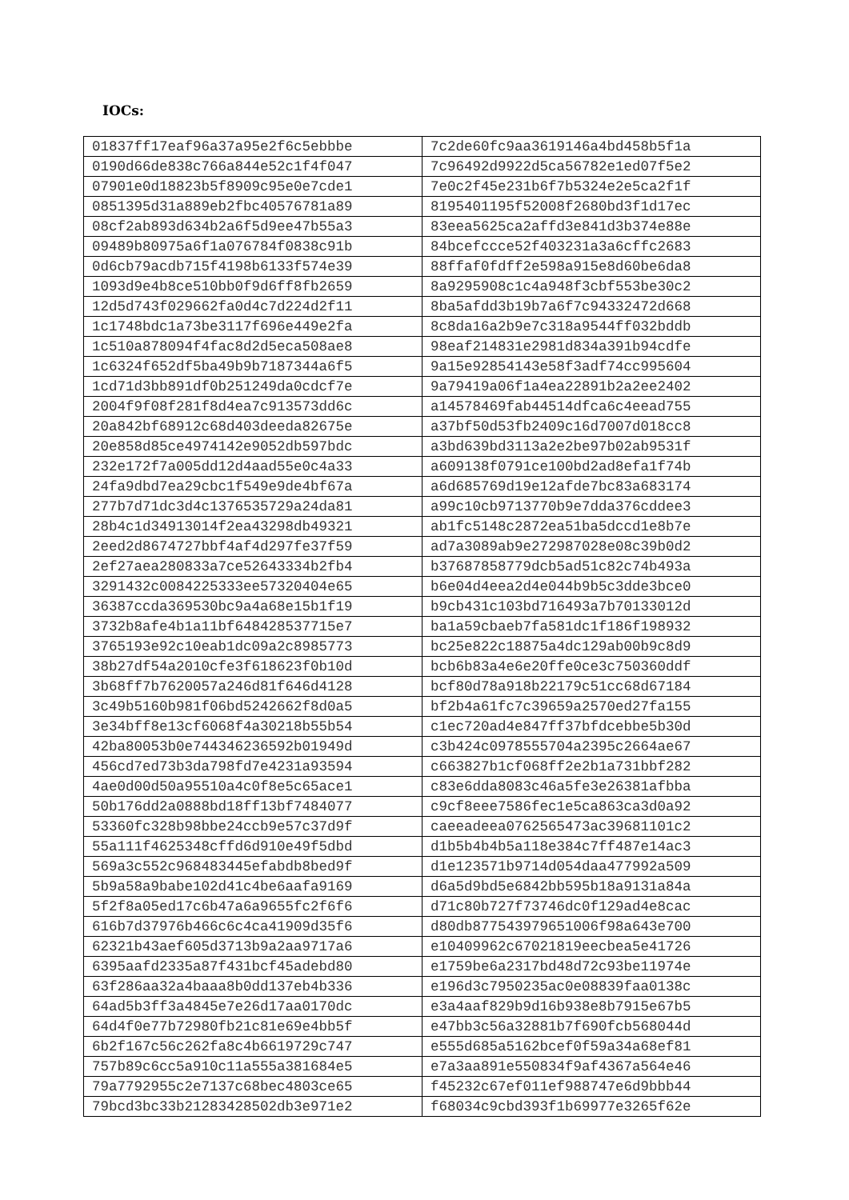IOCs:
| 01837ff17eaf96a37a95e2f6c5ebbbe | 7c2de60fc9aa3619146a4bd458b5f1a |
| 0190d66de838c766a844e52c1f4f047 | 7c96492d9922d5ca56782e1ed07f5e2 |
| 07901e0d18823b5f8909c95e0e7cde1 | 7e0c2f45e231b6f7b5324e2e5ca2f1f |
| 0851395d31a889eb2fbc40576781a89 | 8195401195f52008f2680bd3f1d17ec |
| 08cf2ab893d634b2a6f5d9ee47b55a3 | 83eea5625ca2affd3e841d3b374e88e |
| 09489b80975a6f1a076784f0838c91b | 84bcefccce52f403231a3a6cffc2683 |
| 0d6cb79acdb715f4198b6133f574e39 | 88ffaf0fdff2e598a915e8d60be6da8 |
| 1093d9e4b8ce510bb0f9d6ff8fb2659 | 8a9295908c1c4a948f3cbf553be30c2 |
| 12d5d743f029662fa0d4c7d224d2f11 | 8ba5afdd3b19b7a6f7c94332472d668 |
| 1c1748bdc1a73be3117f696e449e2fa | 8c8da16a2b9e7c318a9544ff032bddb |
| 1c510a878094f4fac8d2d5eca508ae8 | 98eaf214831e2981d834a391b94cdfe |
| 1c6324f652df5ba49b9b7187344a6f5 | 9a15e92854143e58f3adf74cc995604 |
| 1cd71d3bb891df0b251249da0cdcf7e | 9a79419a06f1a4ea22891b2a2ee2402 |
| 2004f9f08f281f8d4ea7c913573dd6c | a14578469fab44514dfca6c4eead755 |
| 20a842bf68912c68d403deeda82675e | a37bf50d53fb2409c16d7007d018cc8 |
| 20e858d85ce4974142e9052db597bdc | a3bd639bd3113a2e2be97b02ab9531f |
| 232e172f7a005dd12d4aad55e0c4a33 | a609138f0791ce100bd2ad8efa1f74b |
| 24fa9dbd7ea29cbc1f549e9de4bf67a | a6d685769d19e12afde7bc83a683174 |
| 277b7d71dc3d4c1376535729a24da81 | a99c10cb9713770b9e7dda376cddee3 |
| 28b4c1d34913014f2ea43298db49321 | ab1fc5148c2872ea51ba5dccd1e8b7e |
| 2eed2d8674727bbf4af4d297fe37f59 | ad7a3089ab9e272987028e08c39b0d2 |
| 2ef27aea280833a7ce52643334b2fb4 | b37687858779dcb5ad51c82c74b493a |
| 3291432c0084225333ee57320404e65 | b6e04d4eea2d4e044b9b5c3dde3bce0 |
| 36387ccda369530bc9a4a68e15b1f19 | b9cb431c103bd716493a7b70133012d |
| 3732b8afe4b1a11bf648428537715e7 | ba1a59cbaeb7fa581dc1f186f198932 |
| 3765193e92c10eab1dc09a2c8985773 | bc25e822c18875a4dc129ab00b9c8d9 |
| 38b27df54a2010cfe3f618623f0b10d | bcb6b83a4e6e20ffe0ce3c750360ddf |
| 3b68ff7b7620057a246d81f646d4128 | bcf80d78a918b22179c51cc68d67184 |
| 3c49b5160b981f06bd5242662f8d0a5 | bf2b4a61fc7c39659a2570ed27fa155 |
| 3e34bff8e13cf6068f4a30218b55b54 | c1ec720ad4e847ff37bfdcebbe5b30d |
| 42ba80053b0e744346236592b01949d | c3b424c0978555704a2395c2664ae67 |
| 456cd7ed73b3da798fd7e4231a93594 | c663827b1cf068ff2e2b1a731bbf282 |
| 4ae0d00d50a95510a4c0f8e5c65ace1 | c83e6dda8083c46a5fe3e26381afbba |
| 50b176dd2a0888bd18ff13bf7484077 | c9cf8eee7586fec1e5ca863ca3d0a92 |
| 53360fc328b98bbe24ccb9e57c37d9f | caeeadeea0762565473ac39681101c2 |
| 55a111f4625348cffd6d910e49f5dbd | d1b5b4b4b5a118e384c7ff487e14ac3 |
| 569a3c552c968483445efabdb8bed9f | d1e123571b9714d054daa477992a509 |
| 5b9a58a9babe102d41c4be6aafa9169 | d6a5d9bd5e6842bb595b18a9131a84a |
| 5f2f8a05ed17c6b47a6a9655fc2f6f6 | d71c80b727f73746dc0f129ad4e8cac |
| 616b7d37976b466c6c4ca41909d35f6 | d80db877543979651006f98a643e700 |
| 62321b43aef605d3713b9a2aa9717a6 | e10409962c67021819eecbea5e41726 |
| 6395aafd2335a87f431bcf45adebd80 | e1759be6a2317bd48d72c93be11974e |
| 63f286aa32a4baaa8b0dd137eb4b336 | e196d3c7950235ac0e08839faa0138c |
| 64ad5b3ff3a4845e7e26d17aa0170dc | e3a4aaf829b9d16b938e8b7915e67b5 |
| 64d4f0e77b72980fb21c81e69e4bb5f | e47bb3c56a32881b7f690fcb568044d |
| 6b2f167c56c262fa8c4b6619729c747 | e555d685a5162bcef0f59a34a68ef81 |
| 757b89c6cc5a910c11a555a381684e5 | e7a3aa891e550834f9af4367a564e46 |
| 79a7792955c2e7137c68bec4803ce65 | f45232c67ef011ef988747e6d9bbb44 |
| 79bcd3bc33b21283428502db3e971e2 | f68034c9cbd393f1b69977e3265f62e |